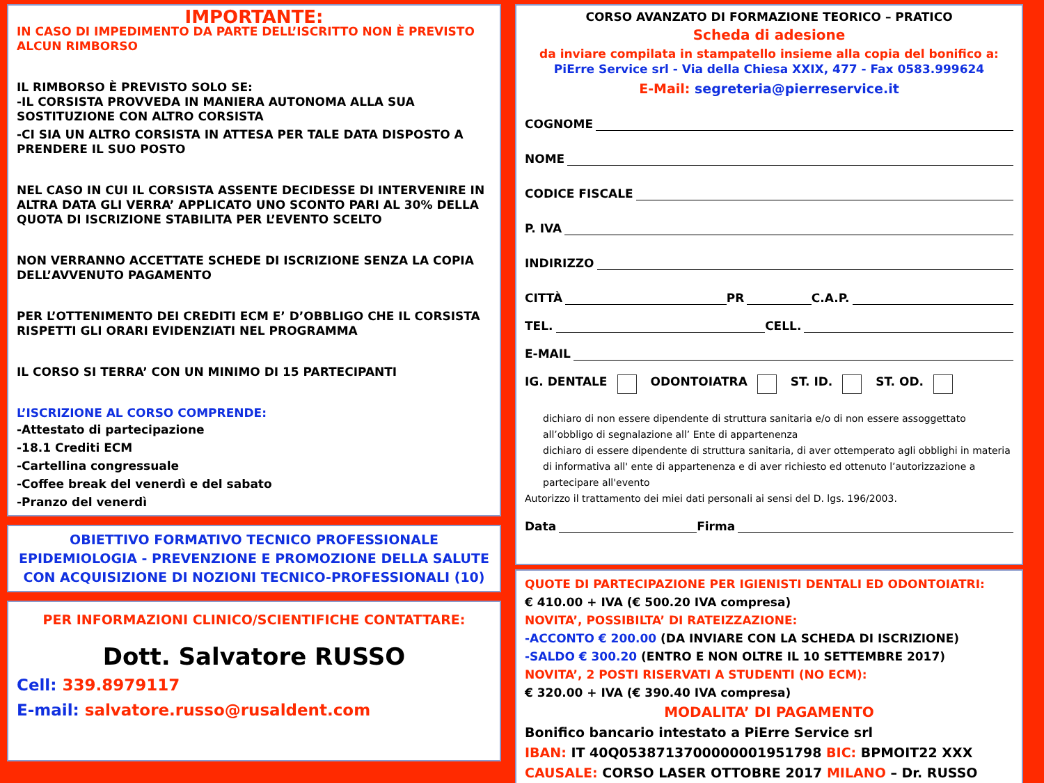IMPORTANTE:
IN CASO DI IMPEDIMENTO DA PARTE DELL’ISCRITTO NON È PREVISTO ALCUN RIMBORSO
IL RIMBORSO È PREVISTO SOLO SE:
-IL CORSISTA PROVVEDA IN MANIERA AUTONOMA ALLA SUA SOSTITUZIONE CON ALTRO CORSISTA
-CI SIA UN ALTRO CORSISTA IN ATTESA PER TALE DATA DISPOSTO A PRENDERE IL SUO POSTO
NEL CASO IN CUI IL CORSISTA ASSENTE DECIDESSE DI INTERVENIRE IN ALTRA DATA GLI VERRA’ APPLICATO UNO SCONTO PARI AL 30% DELLA QUOTA DI ISCRIZIONE STABILITA PER L’EVENTO SCELTO
NON VERRANNO ACCETTATE SCHEDE DI ISCRIZIONE SENZA LA COPIA DELL’AVVENUTO PAGAMENTO
PER L’OTTENIMENTO DEI CREDITI ECM E’ D’OBBLIGO CHE IL CORSISTA RISPETTI GLI ORARI EVIDENZIATI NEL PROGRAMMA
IL CORSO SI TERRA’ CON UN MINIMO DI 15 PARTECIPANTI
L’ISCRIZIONE AL CORSO COMPRENDE:
-Attestato di partecipazione
-18.1 Crediti ECM
-Cartellina congressuale
-Coffee break del venerdì e del sabato
-Pranzo del venerdì
OBIETTIVO FORMATIVO TECNICO PROFESSIONALE
EPIDEMIOLOGIA - PREVENZIONE E PROMOZIONE DELLA SALUTE
CON ACQUISIZIONE DI NOZIONI TECNICO-PROFESSIONALI (10)
PER INFORMAZIONI CLINICO/SCIENTIFICHE CONTATTARE:
Dott. Salvatore RUSSO
Cell: 339.8979117
E-mail: salvatore.russo@rusaldent.com
CORSO AVANZATO DI FORMAZIONE TEORICO – PRATICO
Scheda di adesione
da inviare compilata in stampatello insieme alla copia del bonifico a:
PiErre Service srl - Via della Chiesa XXIX, 477 - Fax 0583.999624
E-Mail: segreteria@pierreservice.it
COGNOME
NOME
CODICE FISCALE
P. IVA
INDIRIZZO
CITTÀ PR C.A.P.
TEL. CELL.
E-MAIL
IG. DENTALE ODONTOIATRA ST. ID. ST. OD.
dichiaro di non essere dipendente di struttura sanitaria e/o di non essere assoggettato all’obbligo di segnalazione all’ Ente di appartenenza
dichiaro di essere dipendente di struttura sanitaria, di aver ottemperato agli obblighi in materia di informativa all' ente di appartenenza e di aver richiesto ed ottenuto l’autorizzazione a partecipare all'evento
Autorizzo il trattamento dei miei dati personali ai sensi del D. lgs. 196/2003.
Data Firma
QUOTE DI PARTECIPAZIONE PER IGIENISTI DENTALI ED ODONTOIATRI:
€ 410.00 + IVA (€ 500.20 IVA compresa)
NOVITA’, POSSIBILTA’ DI RATEIZZAZIONE:
-ACCONTO € 200.00 (DA INVIARE CON LA SCHEDA DI ISCRIZIONE)
-SALDO € 300.20 (ENTRO E NON OLTRE IL 10 SETTEMBRE 2017)
NOVITA’, 2 POSTI RISERVATI A STUDENTI (NO ECM):
€ 320.00 + IVA (€ 390.40 IVA compresa)
MODALITA’ DI PAGAMENTO
Bonifico bancario intestato a PiErre Service srl
IBAN: IT 40Q0538713700000001951798 BIC: BPMOIT22 XXX
CAUSALE: CORSO LASER OTTOBRE 2017 MILANO – Dr. RUSSO